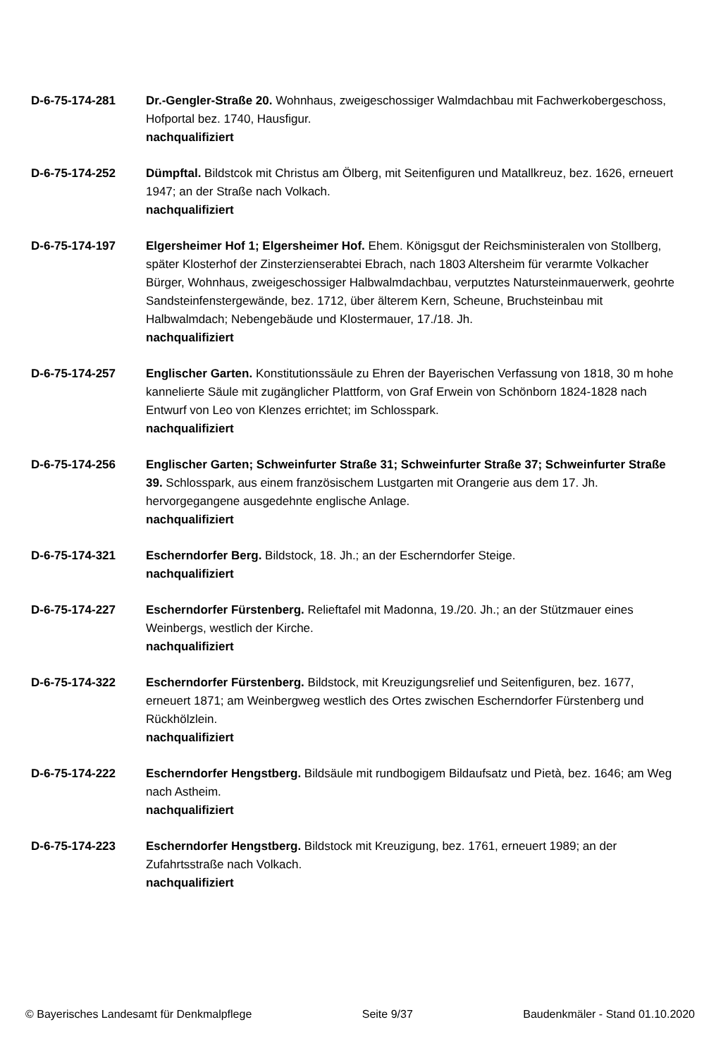D-6-75-174-281 Dr.-Gengler-Straße 20. Wohnhaus, zweigeschossiger Walmdachbau mit Fachwerkobergeschoss, Hofportal bez. 1740, Hausfigur.
nachqualifiziert
D-6-75-174-252 Dümpftal. Bildstcok mit Christus am Ölberg, mit Seitenfiguren und Matallkreuz, bez. 1626, erneuert 1947; an der Straße nach Volkach.
nachqualifiziert
D-6-75-174-197 Elgersheimer Hof 1; Elgersheimer Hof. Ehem. Königsgut der Reichsministeralen von Stollberg, später Klosterhof der Zinsterzienserabtei Ebrach, nach 1803 Altersheim für verarmte Volkacher Bürger, Wohnhaus, zweigeschossiger Halbwalmdachbau, verputztes Natursteinmauerwerk, geohrte Sandsteinfenstergewände, bez. 1712, über älterem Kern, Scheune, Bruchsteinbau mit Halbwalmdach; Nebengebäude und Klostermauer, 17./18. Jh.
nachqualifiziert
D-6-75-174-257 Englischer Garten. Konstitutionssäule zu Ehren der Bayerischen Verfassung von 1818, 30 m hohe kannelierte Säule mit zugänglicher Plattform, von Graf Erwein von Schönborn 1824-1828 nach Entwurf von Leo von Klenzes errichtet; im Schlosspark.
nachqualifiziert
D-6-75-174-256 Englischer Garten; Schweinfurter Straße 31; Schweinfurter Straße 37; Schweinfurter Straße 39. Schlosspark, aus einem französischem Lustgarten mit Orangerie aus dem 17. Jh. hervorgegangene ausgedehnte englische Anlage.
nachqualifiziert
D-6-75-174-321 Escherndorfer Berg. Bildstock, 18. Jh.; an der Escherndorfer Steige.
nachqualifiziert
D-6-75-174-227 Escherndorfer Fürstenberg. Relieftafel mit Madonna, 19./20. Jh.; an der Stützmauer eines Weinbergs, westlich der Kirche.
nachqualifiziert
D-6-75-174-322 Escherndorfer Fürstenberg. Bildstock, mit Kreuzigungsrelief und Seitenfiguren, bez. 1677, erneuert 1871; am Weinbergweg westlich des Ortes zwischen Escherndorfer Fürstenberg und Rückhölzlein.
nachqualifiziert
D-6-75-174-222 Escherndorfer Hengstberg. Bildsäule mit rundbogigem Bildaufsatz und Pietà, bez. 1646; am Weg nach Astheim.
nachqualifiziert
D-6-75-174-223 Escherndorfer Hengstberg. Bildstock mit Kreuzigung, bez. 1761, erneuert 1989; an der Zufahrtsstraße nach Volkach.
nachqualifiziert
© Bayerisches Landesamt für Denkmalpflege Seite 9/37 Baudenkmäler - Stand 01.10.2020